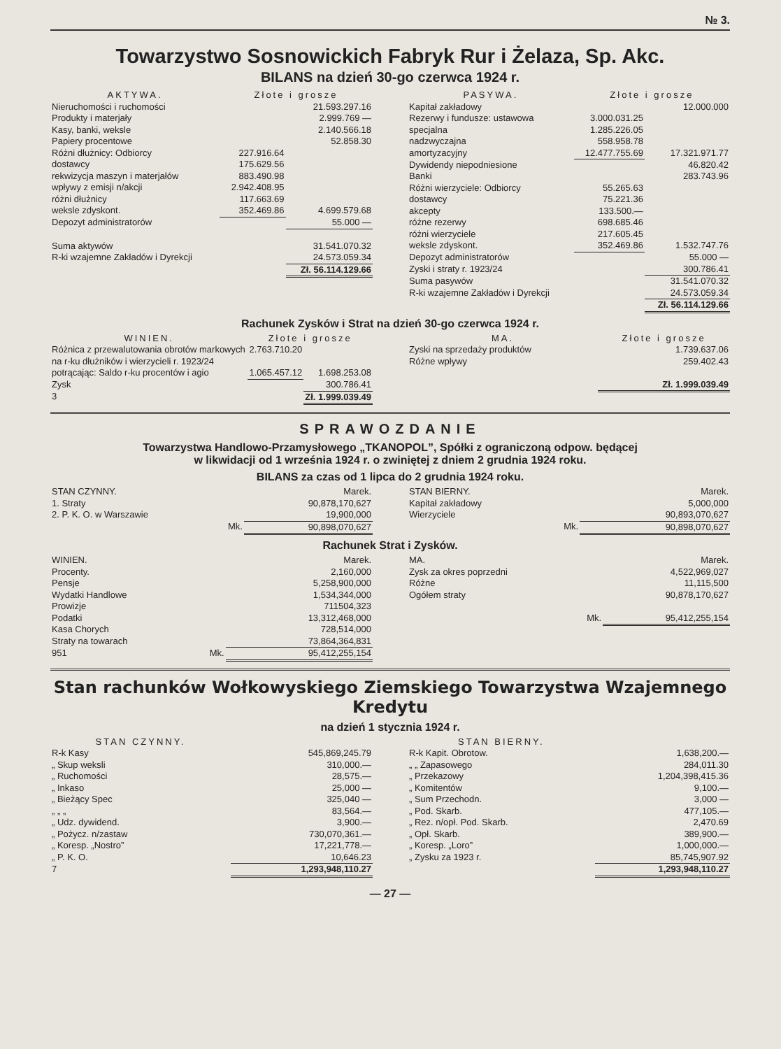№ 3.
Towarzystwo Sosnowickich Fabryk Rur i Żelaza, Sp. Akc.
BILANS na dzień 30-go czerwca 1924 r.
| AKTYWA. | Złote i grosze | |
| --- | --- | --- |
| Nieruchomości i ruchomości | | 21.593.297.16 |
| Produkty i materjały | | 2.999.769 — |
| Kasy, banki, weksle | | 2.140.566.18 |
| Papiery procentowe | | 52.858.30 |
| Różni dłużnicy: Odbiorcy | 227.916.64 | |
| dostawcy | 175.629.56 | |
| rekwizycja maszyn i materjałów | 883.490.98 | |
| wpływy z emisji n/akcji | 2.942.408.95 | |
| różni dłużnicy | 117.663.69 | |
| weksle zdyskont. | 352.469.86 | 4.699.579.68 |
| Depozyt administratorów | | 55.000 — |
| Suma aktywów | | 31.541.070.32 |
| R-ki wzajemne Zakładów i Dyrekcji | | 24.573.059.34 |
| | | Zł. 56.114.129.66 |
| PASYWA. | Złote i grosze | |
| --- | --- | --- |
| Kapitał zakładowy | | 12.000.000 |
| Rezerwy i fundusze: ustawowa | 3.000.031.25 | |
| specjalna | 1.285.226.05 | |
| nadzwyczajna | 558.958.78 | |
| amortyzacyjny | 12.477.755.69 | 17.321.971.77 |
| Dywidendy niepodniesione | | 46.820.42 |
| Banki | | 283.743.96 |
| Różni wierzyciele: Odbiorcy | 55.265.63 | |
| dostawcy | 75.221.36 | |
| akcepty | 133.500.— | |
| różne rezerwy | 698.685.46 | |
| różni wierzyciele | 217.605.45 | |
| weksle zdyskont. | 352.469.86 | 1.532.747.76 |
| Depozyt administratorów | | 55.000 — |
| Zyski i straty r. 1923/24 | | 300.786.41 |
| Suma pasywów | | 31.541.070.32 |
| R-ki wzajemne Zakładów i Dyrekcji | | 24.573.059.34 |
| | | Zł. 56.114.129.66 |
Rachunek Zysków i Strat na dzień 30-go czerwca 1924 r.
| WINIEN. | Złote i grosze | |
| --- | --- | --- |
| Różnica z przewalutowania obrotów markowych na r-ku dłużników i wierzycieli r. 1923/24 | 2.763.710.20 | |
| potrącając: Saldo r-ku procentów i agio | 1.065.457.12 | 1.698.253.08 |
| Zysk | | 300.786.41 |
| 3 | | Zł. 1.999.039.49 |
| MA. | Złote i grosze |
| --- | --- |
| Zyski na sprzedaży produktów | 1.739.637.06 |
| Różne wpływy | 259.402.43 |
| | Zł. 1.999.039.49 |
SPRAWOZDANIE
Towarzystwa Handlowo-Przamysłowego „TKANOPOL”, Spółki z ograniczoną odpow. będącej
w likwidacji od 1 września 1924 r. o zwiniętej z dniem 2 grudnia 1924 roku.
BILANS za czas od 1 lipca do 2 grudnia 1924 roku.
| STAN CZYNNY. | Marek. |
| 1. Straty | 90,878,170,627 |
| 2. P. K. O. w Warszawie | 19,900,000 |
| Mk. | 90,898,070,627 |
| STAN BIERNY. | Marek. |
| Kapitał zakładowy | 5,000,000 |
| Wierzyciele | 90,893,070,627 |
| Mk. | 90,898,070,627 |
Rachunek Strat i Zysków.
| WINIEN. | Marek. |
| Procenty. | 2,160,000 |
| Pensje | 5,258,900,000 |
| Wydatki Handlowe | 1,534,344,000 |
| Prowizje | 711504,323 |
| Podatki | 13,312,468,000 |
| Kasa Chorych | 728,514,000 |
| Straty na towarach | 73,864,364,831 |
| 951 Mk. | 95,412,255,154 |
| MA. | Marek. |
| Zysk za okres poprzedni | 4,522,969,027 |
| Różne | 11,115,500 |
| Ogółem straty | 90,878,170,627 |
| Mk. | 95,412,255,154 |
Stan rachunków Wołkowyskiego Ziemskiego Towarzystwa Wzajemnego Kredytu
na dzień 1 stycznia 1924 r.
| STAN CZYNNY. | |
| R-k Kasy | 545,869,245.79 |
| „ Skup weksli | 310,000.— |
| „ Ruchomości | 28,575.— |
| „ Inkaso | 25,000 — |
| „ Bieżący Spec | 325,040 — |
| „ „ „ | 83,564.— |
| „ Udz. dywidend. | 3,900.— |
| „ Pożycz. n/zastaw | 730,070,361.— |
| „ Koresp. „Nostro” | 17,221,778.— |
| „ P. K. O. | 10,646.23 |
| 7 | 1,293,948,110.27 |
| STAN BIERNY. | |
| R-k Kapit. Obrotow. | 1,638,200.— |
| „ „ Zapasowego | 284,011.30 |
| „ Przekazowy | 1,204,398,415.36 |
| „ Komitentów | 9,100.— |
| „ Sum Przechodn. | 3,000 — |
| „ Pod. Skarb. | 477,105.— |
| „ Rez. n/opł. Pod. Skarb. | 2,470.69 |
| „ Opł. Skarb. | 389,900.— |
| „ Koresp. „Loro” | 1,000,000.— |
| „ Zysku za 1923 r. | 85,745,907.92 |
| | 1,293,948,110.27 |
— 27 —